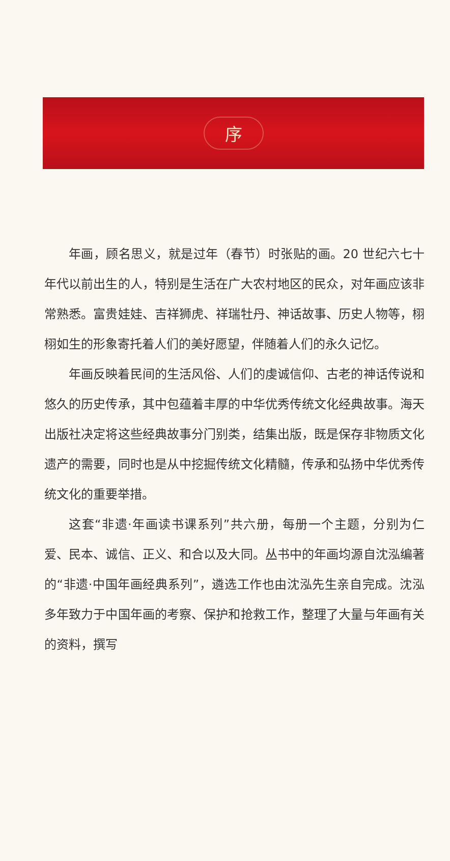序
年画，顾名思义，就是过年（春节）时张贴的画。20 世纪六七十年代以前出生的人，特别是生活在广大农村地区的民众，对年画应该非常熟悉。富贵娃娃、吉祥狮虎、祥瑞牡丹、神话故事、历史人物等，栩栩如生的形象寄托着人们的美好愿望，伴随着人们的永久记忆。
年画反映着民间的生活风俗、人们的虔诚信仰、古老的神话传说和悠久的历史传承，其中包蕴着丰厚的中华优秀传统文化经典故事。海天出版社决定将这些经典故事分门别类，结集出版，既是保存非物质文化遗产的需要，同时也是从中挖掘传统文化精髓，传承和弘扬中华优秀传统文化的重要举措。
这套“非遗·年画读书课系列”共六册，每册一个主题，分别为仁爱、民本、诚信、正义、和合以及大同。丛书中的年画均源自沈泓编著的“非遗·中国年画经典系列”，遴选工作也由沈泓先生亲自完成。沈泓多年致力于中国年画的考察、保护和抢救工作，整理了大量与年画有关的资料，撰写